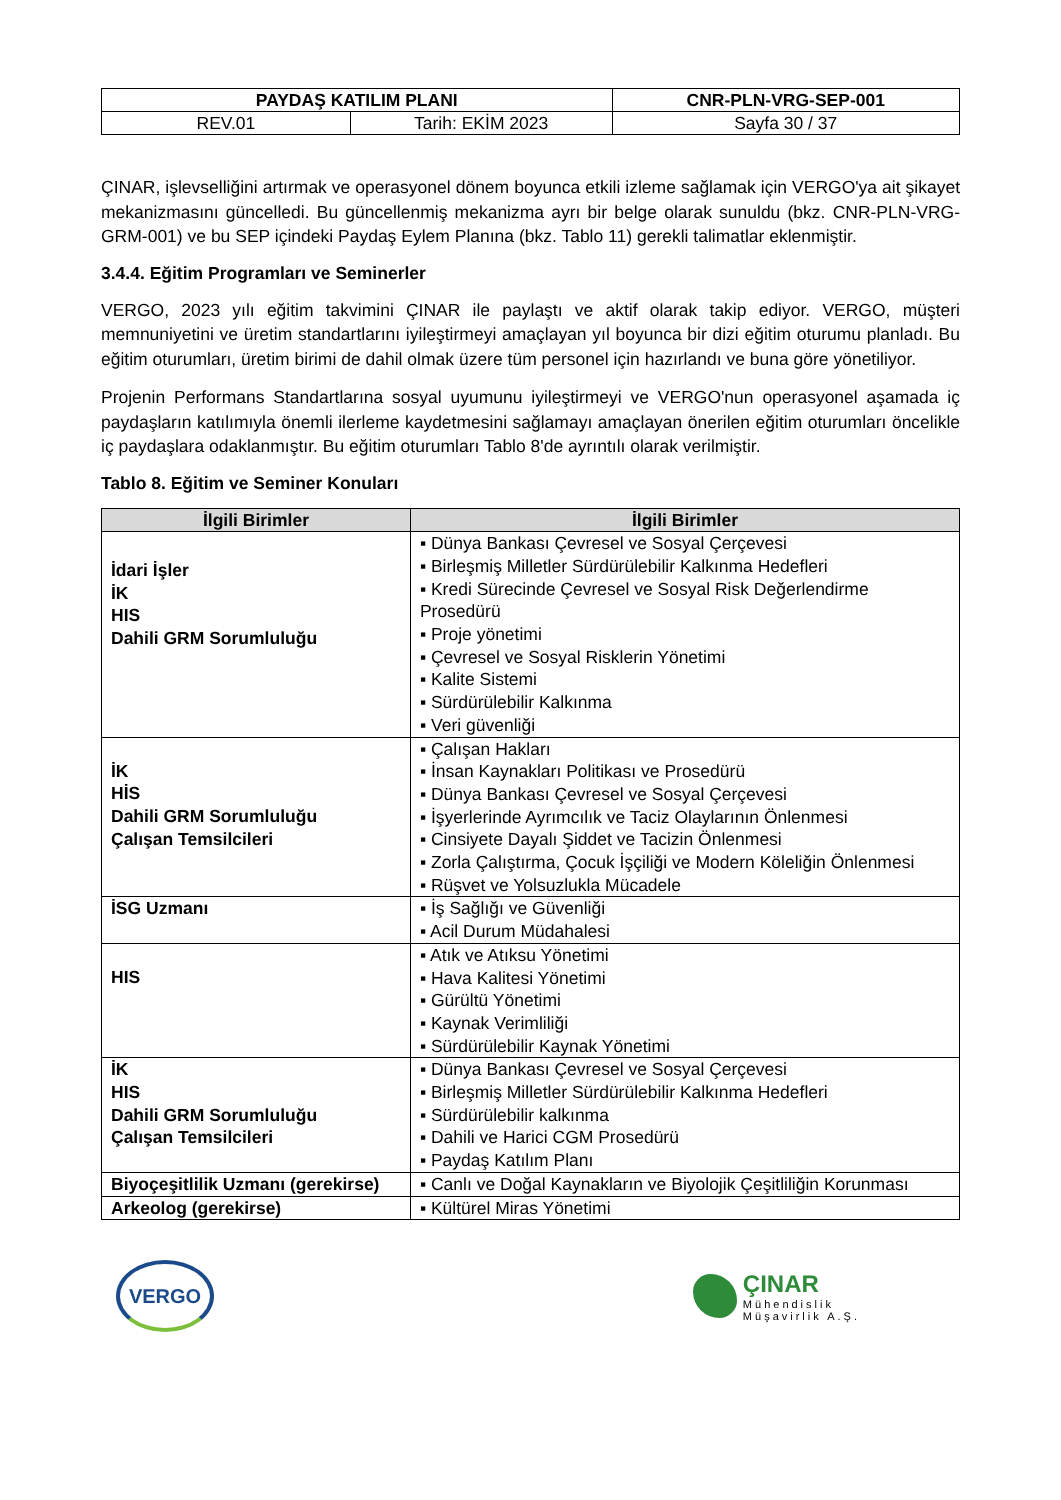| PAYDAŞ KATILIM PLANI | | CNR-PLN-VRG-SEP-001 |
| REV.01 | Tarih: EKİM 2023 | Sayfa 30 / 37 |
ÇINAR, işlevselliğini artırmak ve operasyonel dönem boyunca etkili izleme sağlamak için VERGO'ya ait şikayet mekanizmasını güncelledi. Bu güncellenmiş mekanizma ayrı bir belge olarak sunuldu (bkz. CNR-PLN-VRG-GRM-001) ve bu SEP içindeki Paydaş Eylem Planına (bkz. Tablo 11) gerekli talimatlar eklenmiştir.
3.4.4. Eğitim Programları ve Seminerler
VERGO, 2023 yılı eğitim takvimini ÇINAR ile paylaştı ve aktif olarak takip ediyor. VERGO, müşteri memnuniyetini ve üretim standartlarını iyileştirmeyi amaçlayan yıl boyunca bir dizi eğitim oturumu planladı. Bu eğitim oturumları, üretim birimi de dahil olmak üzere tüm personel için hazırlandı ve buna göre yönetiliyor.
Projenin Performans Standartlarına sosyal uyumunu iyileştirmeyi ve VERGO'nun operasyonel aşamada iç paydaşların katılımıyla önemli ilerleme kaydetmesini sağlamayı amaçlayan önerilen eğitim oturumları öncelikle iç paydaşlara odaklanmıştır. Bu eğitim oturumları Tablo 8'de ayrıntılı olarak verilmiştir.
Tablo 8. Eğitim ve Seminer Konuları
| İlgili Birimler | İlgili Birimler |
| --- | --- |
| İdari İşler İK HIS Dahili GRM Sorumluluğu | ▪ Dünya Bankası Çevresel ve Sosyal Çerçevesi ▪ Birleşmiş Milletler Sürdürülebilir Kalkınma Hedefleri ▪ Kredi Sürecinde Çevresel ve Sosyal Risk Değerlendirme Prosedürü ▪ Proje yönetimi ▪ Çevresel ve Sosyal Risklerin Yönetimi ▪ Kalite Sistemi ▪ Sürdürülebilir Kalkınma ▪ Veri güvenliği |
| İK HİS Dahili GRM Sorumluluğu Çalışan Temsilcileri | ▪ Çalışan Hakları ▪ İnsan Kaynakları Politikası ve Prosedürü ▪ Dünya Bankası Çevresel ve Sosyal Çerçevesi ▪ İşyerlerinde Ayrımcılık ve Taciz Olaylarının Önlenmesi ▪ Cinsiyete Dayalı Şiddet ve Tacizin Önlenmesi ▪ Zorla Çalıştırma, Çocuk İşçiliği ve Modern Köleliğin Önlenmesi ▪ Rüşvet ve Yolsuzlukla Mücadele |
| İSG Uzmanı | ▪ İş Sağlığı ve Güvenliği ▪ Acil Durum Müdahalesi |
| HIS | ▪ Atık ve Atıksu Yönetimi ▪ Hava Kalitesi Yönetimi ▪ Gürültü Yönetimi ▪ Kaynak Verimliliği ▪ Sürdürülebilir Kaynak Yönetimi |
| İK HIS Dahili GRM Sorumluluğu Çalışan Temsilcileri | ▪ Dünya Bankası Çevresel ve Sosyal Çerçevesi ▪ Birleşmiş Milletler Sürdürülebilir Kalkınma Hedefleri ▪ Sürdürülebilir kalkınma ▪ Dahili ve Harici CGM Prosedürü ▪ Paydaş Katılım Planı |
| Biyoçeşitlilik Uzmanı (gerekirse) | ▪ Canlı ve Doğal Kaynakların ve Biyolojik Çeşitliliğin Korunması |
| Arkeolog (gerekirse) | ▪ Kültürel Miras Yönetimi |
VERGO
ÇINAR
Mühendislik
Müşavirlik A.Ş.